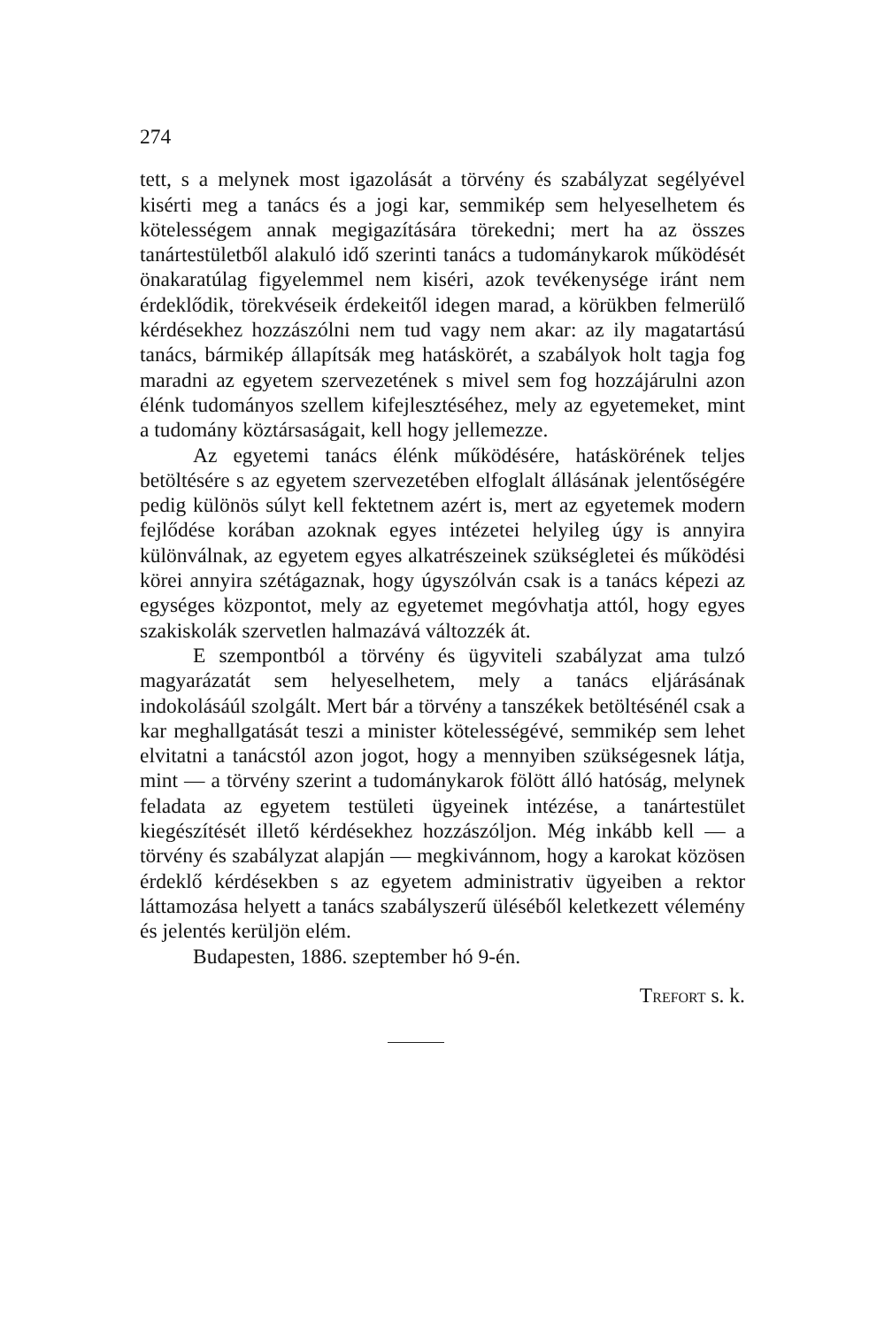274
tett, s a melynek most igazolását a törvény és szabályzat segélyével kisérti meg a tanács és a jogi kar, semmikép sem helyeselhetem és kötelességem annak megigazítására törekedni; mert ha az összes tanártestületből alakuló idő szerinti tanács a tudománykarok működését önakaratúlag figyelemmel nem kiséri, azok tevékenysége iránt nem érdeklődik, törekvéseik érdekeitől idegen marad, a körükben felmerülő kérdésekhez hozzászólni nem tud vagy nem akar: az ily magatartású tanács, bármikép állapítsák meg hatáskörét, a szabályok holt tagja fog maradni az egyetem szervezetének s mivel sem fog hozzájárulni azon élénk tudományos szellem kifejlesztéséhez, mely az egyetemeket, mint a tudomány köztársaságait, kell hogy jellemezze.
Az egyetemi tanács élénk működésére, hatáskörének teljes betöltésére s az egyetem szervezetében elfoglalt állásának jelentőségére pedig különös súlyt kell fektetnem azért is, mert az egyetemek modern fejlődése korában azoknak egyes intézetei helyileg úgy is annyira különválnak, az egyetem egyes alkatrészeinek szükségletei és működési körei annyira szétágaznak, hogy úgyszólván csak is a tanács képezi az egységes központot, mely az egyetemet megóvhatja attól, hogy egyes szakiskolák szervetlen halmazává változzék át.
E szempontból a törvény és ügyviteli szabályzat ama tulzó magyarázatát sem helyeselhetem, mely a tanács eljárásának indokolásáúl szolgált. Mert bár a törvény a tanszékek betöltésénél csak a kar meghallgatását teszi a minister kötelességévé, semmikép sem lehet elvitatni a tanácstól azon jogot, hogy a mennyiben szükségesnek látja, mint — a törvény szerint a tudománykarok fölött álló hatóság, melynek feladata az egyetem testületi ügyeinek intézése, a tanártestület kiegészítését illető kérdésekhez hozzászóljon. Még inkább kell — a törvény és szabályzat alapján — megkivánnom, hogy a karokat közösen érdeklő kérdésekben s az egyetem administrativ ügyeiben a rektor láttamozása helyett a tanács szabályszerű üléséből keletkezett vélemény és jelentés kerüljön elém.
Budapesten, 1886. szeptember hó 9-én.
TREFORT s. k.